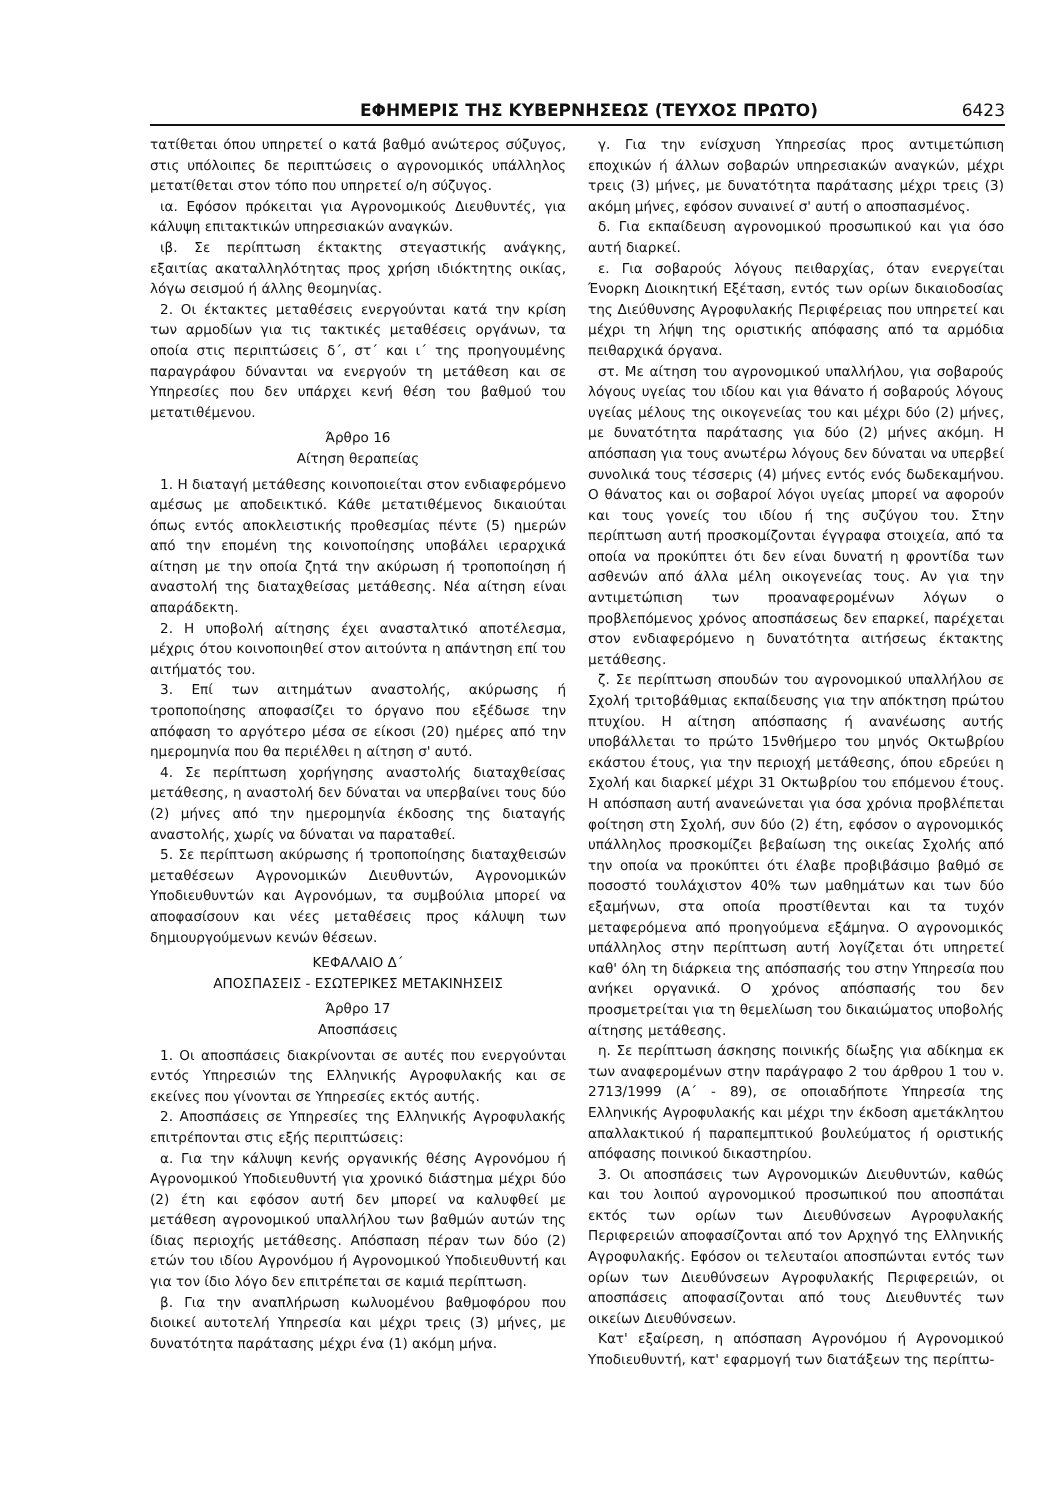ΕΦΗΜΕΡΙΣ ΤΗΣ ΚΥΒΕΡΝΗΣΕΩΣ (ΤΕΥΧΟΣ ΠΡΩΤΟ) 6423
τατίθεται όπου υπηρετεί ο κατά βαθμό ανώτερος σύζυγος, στις υπόλοιπες δε περιπτώσεις ο αγρονομικός υπάλληλος μετατίθεται στον τόπο που υπηρετεί ο/η σύζυγος.
ια. Εφόσον πρόκειται για Αγρονομικούς Διευθυντές, για κάλυψη επιτακτικών υπηρεσιακών αναγκών.
ιβ. Σε περίπτωση έκτακτης στεγαστικής ανάγκης, εξαιτίας ακαταλληλότητας προς χρήση ιδιόκτητης οικίας, λόγω σεισμού ή άλλης θεομηνίας.
2. Οι έκτακτες μεταθέσεις ενεργούνται κατά την κρίση των αρμοδίων για τις τακτικές μεταθέσεις οργάνων, τα οποία στις περιπτώσεις δ΄, στ΄ και ι΄ της προηγουμένης παραγράφου δύνανται να ενεργούν τη μετάθεση και σε Υπηρεσίες που δεν υπάρχει κενή θέση του βαθμού του μετατιθέμενου.
Άρθρο 16
Αίτηση θεραπείας
1. Η διαταγή μετάθεσης κοινοποιείται στον ενδιαφερόμενο αμέσως με αποδεικτικό. Κάθε μετατιθέμενος δικαιούται όπως εντός αποκλειστικής προθεσμίας πέντε (5) ημερών από την επομένη της κοινοποίησης υποβάλει ιεραρχικά αίτηση με την οποία ζητά την ακύρωση ή τροποποίηση ή αναστολή της διαταχθείσας μετάθεσης. Νέα αίτηση είναι απαράδεκτη.
2. Η υποβολή αίτησης έχει ανασταλτικό αποτέλεσμα, μέχρις ότου κοινοποιηθεί στον αιτούντα η απάντηση επί του αιτήματός του.
3. Επί των αιτημάτων αναστολής, ακύρωσης ή τροποποίησης αποφασίζει το όργανο που εξέδωσε την απόφαση το αργότερο μέσα σε είκοσι (20) ημέρες από την ημερομηνία που θα περιέλθει η αίτηση σ' αυτό.
4. Σε περίπτωση χορήγησης αναστολής διαταχθείσας μετάθεσης, η αναστολή δεν δύναται να υπερβαίνει τους δύο (2) μήνες από την ημερομηνία έκδοσης της διαταγής αναστολής, χωρίς να δύναται να παραταθεί.
5. Σε περίπτωση ακύρωσης ή τροποποίησης διαταχθεισών μεταθέσεων Αγρονομικών Διευθυντών, Αγρονομικών Υποδιευθυντών και Αγρονόμων, τα συμβούλια μπορεί να αποφασίσουν και νέες μεταθέσεις προς κάλυψη των δημιουργούμενων κενών θέσεων.
ΚΕΦΑΛΑΙΟ Δ΄
ΑΠΟΣΠΑΣΕΙΣ - ΕΣΩΤΕΡΙΚΕΣ ΜΕΤΑΚΙΝΗΣΕΙΣ
Άρθρο 17
Αποσπάσεις
1. Οι αποσπάσεις διακρίνονται σε αυτές που ενεργούνται εντός Υπηρεσιών της Ελληνικής Αγροφυλακής και σε εκείνες που γίνονται σε Υπηρεσίες εκτός αυτής.
2. Αποσπάσεις σε Υπηρεσίες της Ελληνικής Αγροφυλακής επιτρέπονται στις εξής περιπτώσεις:
α. Για την κάλυψη κενής οργανικής θέσης Αγρονόμου ή Αγρονομικού Υποδιευθυντή για χρονικό διάστημα μέχρι δύο (2) έτη και εφόσον αυτή δεν μπορεί να καλυφθεί με μετάθεση αγρονομικού υπαλλήλου των βαθμών αυτών της ίδιας περιοχής μετάθεσης. Απόσπαση πέραν των δύο (2) ετών του ιδίου Αγρονόμου ή Αγρονομικού Υποδιευθυντή και για τον ίδιο λόγο δεν επιτρέπεται σε καμιά περίπτωση.
β. Για την αναπλήρωση κωλυομένου βαθμοφόρου που διοικεί αυτοτελή Υπηρεσία και μέχρι τρεις (3) μήνες, με δυνατότητα παράτασης μέχρι ένα (1) ακόμη μήνα.
γ. Για την ενίσχυση Υπηρεσίας προς αντιμετώπιση εποχικών ή άλλων σοβαρών υπηρεσιακών αναγκών, μέχρι τρεις (3) μήνες, με δυνατότητα παράτασης μέχρι τρεις (3) ακόμη μήνες, εφόσον συναινεί σ' αυτή ο αποσπασμένος.
δ. Για εκπαίδευση αγρονομικού προσωπικού και για όσο αυτή διαρκεί.
ε. Για σοβαρούς λόγους πειθαρχίας, όταν ενεργείται Ένορκη Διοικητική Εξέταση, εντός των ορίων δικαιοδοσίας της Διεύθυνσης Αγροφυλακής Περιφέρειας που υπηρετεί και μέχρι τη λήψη της οριστικής απόφασης από τα αρμόδια πειθαρχικά όργανα.
στ. Με αίτηση του αγρονομικού υπαλλήλου, για σοβαρούς λόγους υγείας του ιδίου και για θάνατο ή σοβαρούς λόγους υγείας μέλους της οικογενείας του και μέχρι δύο (2) μήνες, με δυνατότητα παράτασης για δύο (2) μήνες ακόμη. Η απόσπαση για τους ανωτέρω λόγους δεν δύναται να υπερβεί συνολικά τους τέσσερις (4) μήνες εντός ενός δωδεκαμήνου. Ο θάνατος και οι σοβαροί λόγοι υγείας μπορεί να αφορούν και τους γονείς του ιδίου ή της συζύγου του. Στην περίπτωση αυτή προσκομίζονται έγγραφα στοιχεία, από τα οποία να προκύπτει ότι δεν είναι δυνατή η φροντίδα των ασθενών από άλλα μέλη οικογενείας τους. Αν για την αντιμετώπιση των προαναφερομένων λόγων ο προβλεπόμενος χρόνος αποσπάσεως δεν επαρκεί, παρέχεται στον ενδιαφερόμενο η δυνατότητα αιτήσεως έκτακτης μετάθεσης.
ζ. Σε περίπτωση σπουδών του αγρονομικού υπαλλήλου σε Σχολή τριτοβάθμιας εκπαίδευσης για την απόκτηση πρώτου πτυχίου. Η αίτηση απόσπασης ή ανανέωσης αυτής υποβάλλεται το πρώτο 15νθήμερο του μηνός Οκτωβρίου εκάστου έτους, για την περιοχή μετάθεσης, όπου εδρεύει η Σχολή και διαρκεί μέχρι 31 Οκτωβρίου του επόμενου έτους. Η απόσπαση αυτή ανανεώνεται για όσα χρόνια προβλέπεται φοίτηση στη Σχολή, συν δύο (2) έτη, εφόσον ο αγρονομικός υπάλληλος προσκομίζει βεβαίωση της οικείας Σχολής από την οποία να προκύπτει ότι έλαβε προβιβάσιμο βαθμό σε ποσοστό τουλάχιστον 40% των μαθημάτων και των δύο εξαμήνων, στα οποία προστίθενται και τα τυχόν μεταφερόμενα από προηγούμενα εξάμηνα. Ο αγρονομικός υπάλληλος στην περίπτωση αυτή λογίζεται ότι υπηρετεί καθ' όλη τη διάρκεια της απόσπασής του στην Υπηρεσία που ανήκει οργανικά. Ο χρόνος απόσπασής του δεν προσμετρείται για τη θεμελίωση του δικαιώματος υποβολής αίτησης μετάθεσης.
η. Σε περίπτωση άσκησης ποινικής δίωξης για αδίκημα εκ των αναφερομένων στην παράγραφο 2 του άρθρου 1 του ν. 2713/1999 (Α΄ - 89), σε οποιαδήποτε Υπηρεσία της Ελληνικής Αγροφυλακής και μέχρι την έκδοση αμετάκλητου απαλλακτικού ή παραπεμπτικού βουλεύματος ή οριστικής απόφασης ποινικού δικαστηρίου.
3. Οι αποσπάσεις των Αγρονομικών Διευθυντών, καθώς και του λοιπού αγρονομικού προσωπικού που αποσπάται εκτός των ορίων των Διευθύνσεων Αγροφυλακής Περιφερειών αποφασίζονται από τον Αρχηγό της Ελληνικής Αγροφυλακής. Εφόσον οι τελευταίοι αποσπώνται εντός των ορίων των Διευθύνσεων Αγροφυλακής Περιφερειών, οι αποσπάσεις αποφασίζονται από τους Διευθυντές των οικείων Διευθύνσεων.
Κατ' εξαίρεση, η απόσπαση Αγρονόμου ή Αγρονομικού Υποδιευθυντή, κατ' εφαρμογή των διατάξεων της περίπτω-